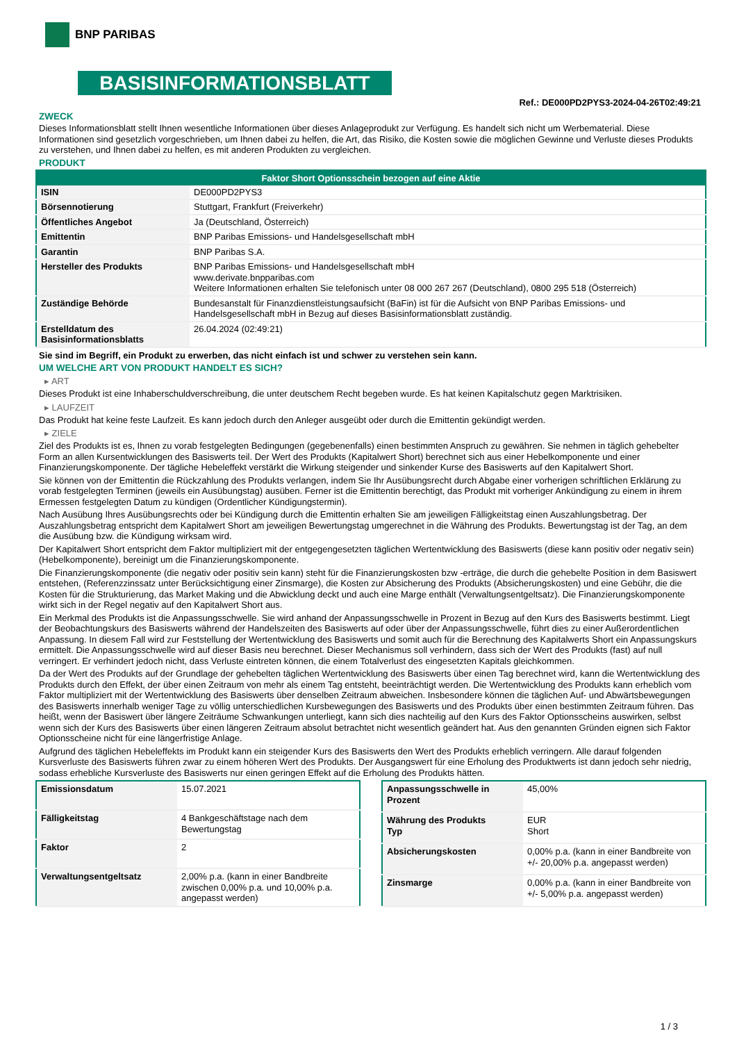BNP PARIBAS
BASISINFORMATIONSBLATT
Ref.: DE000PD2PYS3-2024-04-26T02:49:21
ZWECK
Dieses Informationsblatt stellt Ihnen wesentliche Informationen über dieses Anlageprodukt zur Verfügung. Es handelt sich nicht um Werbematerial. Diese Informationen sind gesetzlich vorgeschrieben, um Ihnen dabei zu helfen, die Art, das Risiko, die Kosten sowie die möglichen Gewinne und Verluste dieses Produkts zu verstehen, und Ihnen dabei zu helfen, es mit anderen Produkten zu vergleichen.
PRODUKT
| Faktor Short Optionsschein bezogen auf eine Aktie | |
| --- | --- |
| ISIN | DE000PD2PYS3 |
| Börsennotierung | Stuttgart, Frankfurt (Freiverkehr) |
| Öffentliches Angebot | Ja (Deutschland, Österreich) |
| Emittentin | BNP Paribas Emissions- und Handelsgesellschaft mbH |
| Garantin | BNP Paribas S.A. |
| Hersteller des Produkts | BNP Paribas Emissions- und Handelsgesellschaft mbH www.derivate.bnpparibas.com Weitere Informationen erhalten Sie telefonisch unter 08 000 267 267 (Deutschland), 0800 295 518 (Österreich) |
| Zuständige Behörde | Bundesanstalt für Finanzdienstleistungsaufsicht (BaFin) ist für die Aufsicht von BNP Paribas Emissions- und Handelsgesellschaft mbH in Bezug auf dieses Basisinformationsblatt zuständig. |
| Erstelldatum des Basisinformationsblatts | 26.04.2024 (02:49:21) |
Sie sind im Begriff, ein Produkt zu erwerben, das nicht einfach ist und schwer zu verstehen sein kann.
UM WELCHE ART VON PRODUKT HANDELT ES SICH?
▸ ART
Dieses Produkt ist eine Inhaberschuldverschreibung, die unter deutschem Recht begeben wurde. Es hat keinen Kapitalschutz gegen Marktrisiken.
▸ LAUFZEIT
Das Produkt hat keine feste Laufzeit. Es kann jedoch durch den Anleger ausgeübt oder durch die Emittentin gekündigt werden.
▸ ZIELE
Ziel des Produkts ist es, Ihnen zu vorab festgelegten Bedingungen (gegebenenfalls) einen bestimmten Anspruch zu gewähren. Sie nehmen in täglich gehebelter Form an allen Kursentwicklungen des Basiswerts teil. Der Wert des Produkts (Kapitalwert Short) berechnet sich aus einer Hebelkomponente und einer Finanzierungskomponente. Der tägliche Hebeleffekt verstärkt die Wirkung steigender und sinkender Kurse des Basiswerts auf den Kapitalwert Short.
Sie können von der Emittentin die Rückzahlung des Produkts verlangen, indem Sie Ihr Ausübungsrecht durch Abgabe einer vorherigen schriftlichen Erklärung zu vorab festgelegten Terminen (jeweils ein Ausübungstag) ausüben. Ferner ist die Emittentin berechtigt, das Produkt mit vorheriger Ankündigung zu einem in ihrem Ermessen festgelegten Datum zu kündigen (Ordentlicher Kündigungstermin).
Nach Ausübung Ihres Ausübungsrechts oder bei Kündigung durch die Emittentin erhalten Sie am jeweiligen Fälligkeitstag einen Auszahlungsbetrag. Der Auszahlungsbetrag entspricht dem Kapitalwert Short am jeweiligen Bewertungstag umgerechnet in die Währung des Produkts. Bewertungstag ist der Tag, an dem die Ausübung bzw. die Kündigung wirksam wird.
Der Kapitalwert Short entspricht dem Faktor multipliziert mit der entgegengesetzten täglichen Wertentwicklung des Basiswerts (diese kann positiv oder negativ sein) (Hebelkomponente), bereinigt um die Finanzierungskomponente.
Die Finanzierungskomponente (die negativ oder positiv sein kann) steht für die Finanzierungskosten bzw -erträge, die durch die gehebelte Position in dem Basiswert entstehen, (Referenzzinssatz unter Berücksichtigung einer Zinsmarge), die Kosten zur Absicherung des Produkts (Absicherungskosten) und eine Gebühr, die die Kosten für die Strukturierung, das Market Making und die Abwicklung deckt und auch eine Marge enthält (Verwaltungsentgeltsatz). Die Finanzierungskomponente wirkt sich in der Regel negativ auf den Kapitalwert Short aus.
Ein Merkmal des Produkts ist die Anpassungsschwelle. Sie wird anhand der Anpassungsschwelle in Prozent in Bezug auf den Kurs des Basiswerts bestimmt. Liegt der Beobachtungskurs des Basiswerts während der Handelszeiten des Basiswerts auf oder über der Anpassungsschwelle, führt dies zu einer Außerordentlichen Anpassung. In diesem Fall wird zur Feststellung der Wertentwicklung des Basiswerts und somit auch für die Berechnung des Kapitalwerts Short ein Anpassungskurs ermittelt. Die Anpassungsschwelle wird auf dieser Basis neu berechnet. Dieser Mechanismus soll verhindern, dass sich der Wert des Produkts (fast) auf null verringert. Er verhindert jedoch nicht, dass Verluste eintreten können, die einem Totalverlust des eingesetzten Kapitals gleichkommen.
Da der Wert des Produkts auf der Grundlage der gehebelten täglichen Wertentwicklung des Basiswerts über einen Tag berechnet wird, kann die Wertentwicklung des Produkts durch den Effekt, der über einen Zeitraum von mehr als einem Tag entsteht, beeinträchtigt werden. Die Wertentwicklung des Produkts kann erheblich vom Faktor multipliziert mit der Wertentwicklung des Basiswerts über denselben Zeitraum abweichen. Insbesondere können die täglichen Auf- und Abwärtsbewegungen des Basiswerts innerhalb weniger Tage zu völlig unterschiedlichen Kursbewegungen des Basiswerts und des Produkts über einen bestimmten Zeitraum führen. Das heißt, wenn der Basiswert über längere Zeiträume Schwankungen unterliegt, kann sich dies nachteilig auf den Kurs des Faktor Optionsscheins auswirken, selbst wenn sich der Kurs des Basiswerts über einen längeren Zeitraum absolut betrachtet nicht wesentlich geändert hat. Aus den genannten Gründen eignen sich Faktor Optionsscheine nicht für eine längerfristige Anlage.
Aufgrund des täglichen Hebeleffekts im Produkt kann ein steigender Kurs des Basiswerts den Wert des Produkts erheblich verringern. Alle darauf folgenden Kursverluste des Basiswerts führen zwar zu einem höheren Wert des Produkts. Der Ausgangswert für eine Erholung des Produktwerts ist dann jedoch sehr niedrig, sodass erhebliche Kursverluste des Basiswerts nur einen geringen Effekt auf die Erholung des Produkts hätten.
| Emissionsdatum | 15.07.2021 |
| Fälligkeitstag | 4 Bankgeschäftstage nach dem Bewertungstag |
| Faktor | 2 |
| Verwaltungsentgeltsatz | 2,00% p.a. (kann in einer Bandbreite zwischen 0,00% p.a. und 10,00% p.a. angepasst werden) |
| Anpassungsschwelle in Prozent | 45,00% |
| Währung des Produkts Typ | EUR Short |
| Absicherungskosten | 0,00% p.a. (kann in einer Bandbreite von +/- 20,00% p.a. angepasst werden) |
| Zinsmarge | 0,00% p.a. (kann in einer Bandbreite von +/- 5,00% p.a. angepasst werden) |
1 / 3